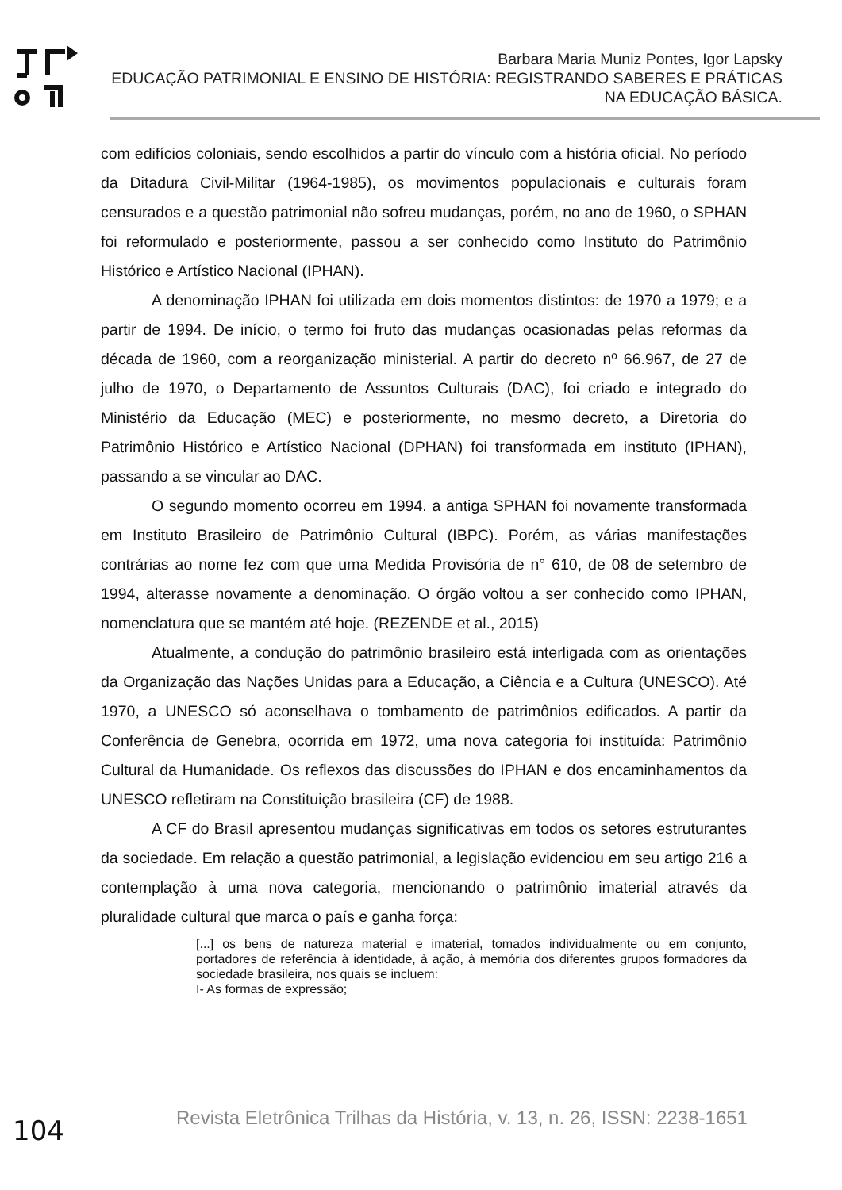Barbara Maria Muniz Pontes, Igor Lapsky
EDUCAÇÃO PATRIMONIAL E ENSINO DE HISTÓRIA: REGISTRANDO SABERES E PRÁTICAS NA EDUCAÇÃO BÁSICA.
com edifícios coloniais, sendo escolhidos a partir do vínculo com a história oficial. No período da Ditadura Civil-Militar (1964-1985), os movimentos populacionais e culturais foram censurados e a questão patrimonial não sofreu mudanças, porém, no ano de 1960, o SPHAN foi reformulado e posteriormente, passou a ser conhecido como Instituto do Patrimônio Histórico e Artístico Nacional (IPHAN).
A denominação IPHAN foi utilizada em dois momentos distintos: de 1970 a 1979; e a partir de 1994. De início, o termo foi fruto das mudanças ocasionadas pelas reformas da década de 1960, com a reorganização ministerial. A partir do decreto nº 66.967, de 27 de julho de 1970, o Departamento de Assuntos Culturais (DAC), foi criado e integrado do Ministério da Educação (MEC) e posteriormente, no mesmo decreto, a Diretoria do Patrimônio Histórico e Artístico Nacional (DPHAN) foi transformada em instituto (IPHAN), passando a se vincular ao DAC.
O segundo momento ocorreu em 1994. a antiga SPHAN foi novamente transformada em Instituto Brasileiro de Patrimônio Cultural (IBPC). Porém, as várias manifestações contrárias ao nome fez com que uma Medida Provisória de n° 610, de 08 de setembro de 1994, alterasse novamente a denominação. O órgão voltou a ser conhecido como IPHAN, nomenclatura que se mantém até hoje. (REZENDE et al., 2015)
Atualmente, a condução do patrimônio brasileiro está interligada com as orientações da Organização das Nações Unidas para a Educação, a Ciência e a Cultura (UNESCO). Até 1970, a UNESCO só aconselhava o tombamento de patrimônios edificados. A partir da Conferência de Genebra, ocorrida em 1972, uma nova categoria foi instituída: Patrimônio Cultural da Humanidade. Os reflexos das discussões do IPHAN e dos encaminhamentos da UNESCO refletiram na Constituição brasileira (CF) de 1988.
A CF do Brasil apresentou mudanças significativas em todos os setores estruturantes da sociedade. Em relação a questão patrimonial, a legislação evidenciou em seu artigo 216 a contemplação à uma nova categoria, mencionando o patrimônio imaterial através da pluralidade cultural que marca o país e ganha força:
[...] os bens de natureza material e imaterial, tomados individualmente ou em conjunto, portadores de referência à identidade, à ação, à memória dos diferentes grupos formadores da sociedade brasileira, nos quais se incluem:
I- As formas de expressão;
104 Revista Eletrônica Trilhas da História, v. 13, n. 26, ISSN: 2238-1651